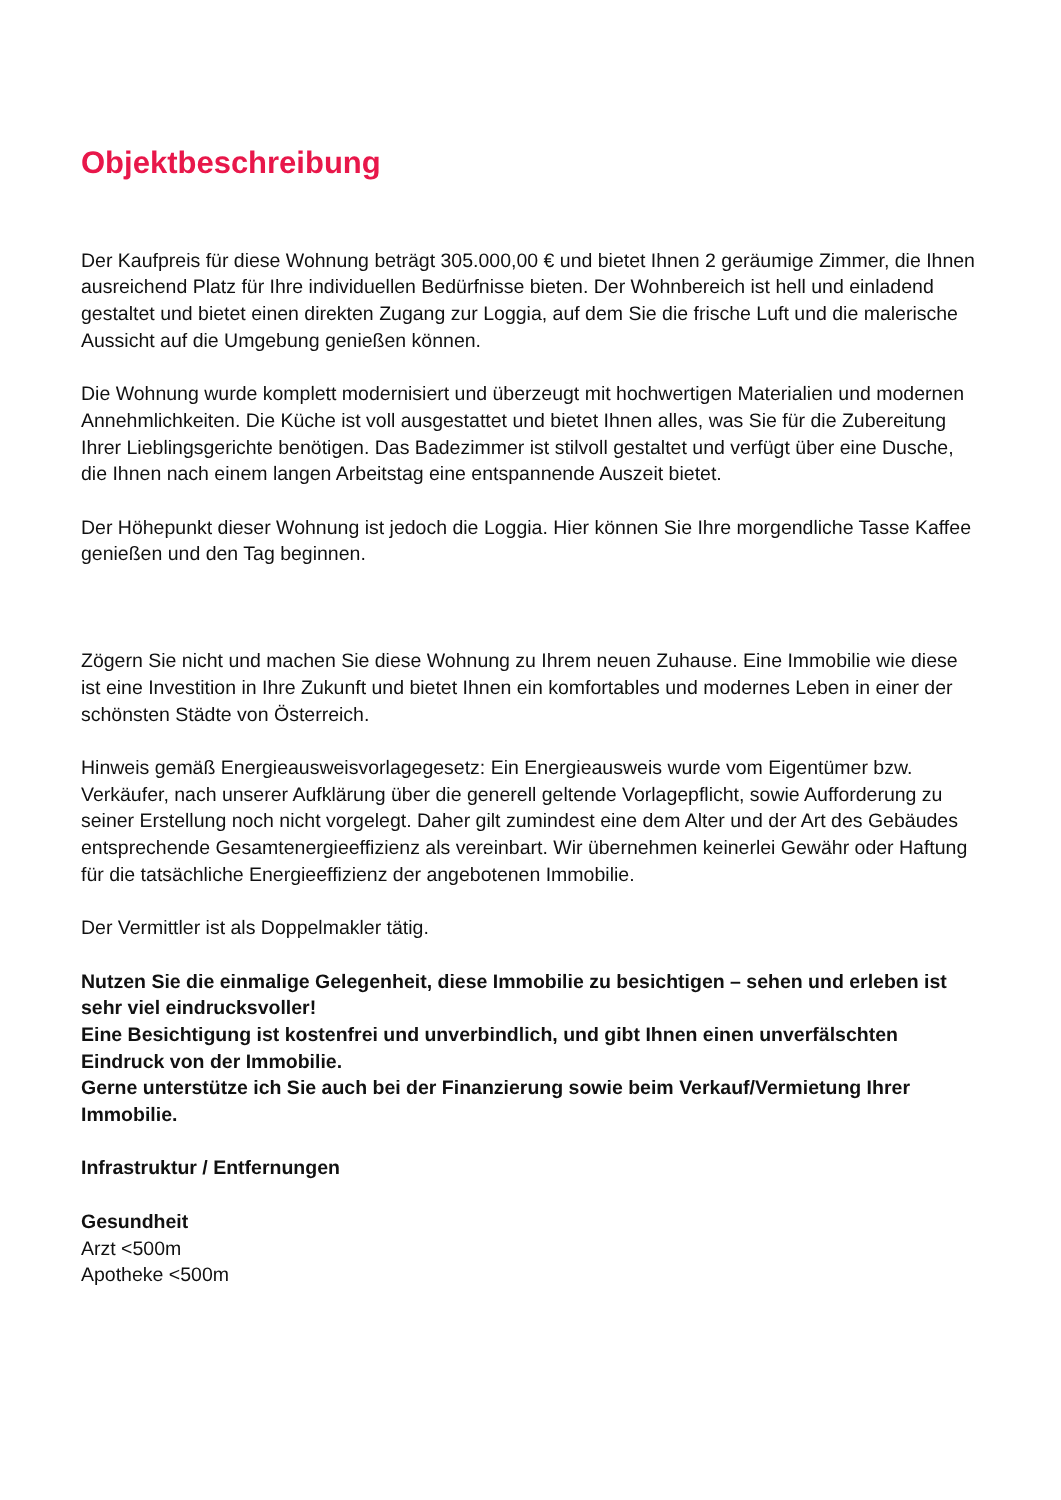Objektbeschreibung
Der Kaufpreis für diese Wohnung beträgt 305.000,00 € und bietet Ihnen 2 geräumige Zimmer, die Ihnen ausreichend Platz für Ihre individuellen Bedürfnisse bieten. Der Wohnbereich ist hell und einladend gestaltet und bietet einen direkten Zugang zur Loggia, auf dem Sie die frische Luft und die malerische Aussicht auf die Umgebung genießen können.
Die Wohnung wurde komplett modernisiert und überzeugt mit hochwertigen Materialien und modernen Annehmlichkeiten. Die Küche ist voll ausgestattet und bietet Ihnen alles, was Sie für die Zubereitung Ihrer Lieblingsgerichte benötigen. Das Badezimmer ist stilvoll gestaltet und verfügt über eine Dusche, die Ihnen nach einem langen Arbeitstag eine entspannende Auszeit bietet.
Der Höhepunkt dieser Wohnung ist jedoch die Loggia. Hier können Sie Ihre morgendliche Tasse Kaffee genießen und den Tag beginnen.
Zögern Sie nicht und machen Sie diese Wohnung zu Ihrem neuen Zuhause. Eine Immobilie wie diese ist eine Investition in Ihre Zukunft und bietet Ihnen ein komfortables und modernes Leben in einer der schönsten Städte von Österreich.
Hinweis gemäß Energieausweisvorlagegesetz: Ein Energieausweis wurde vom Eigentümer bzw. Verkäufer, nach unserer Aufklärung über die generell geltende Vorlagepflicht, sowie Aufforderung zu seiner Erstellung noch nicht vorgelegt. Daher gilt zumindest eine dem Alter und der Art des Gebäudes entsprechende Gesamtenergieeffizienz als vereinbart. Wir übernehmen keinerlei Gewähr oder Haftung für die tatsächliche Energieeffizienz der angebotenen Immobilie.
Der Vermittler ist als Doppelmakler tätig.
Nutzen Sie die einmalige Gelegenheit, diese Immobilie zu besichtigen – sehen und erleben ist sehr viel eindrucksvoller!
Eine Besichtigung ist kostenfrei und unverbindlich, und gibt Ihnen einen unverfälschten Eindruck von der Immobilie.
Gerne unterstütze ich Sie auch bei der Finanzierung sowie beim Verkauf/Vermietung Ihrer Immobilie.
Infrastruktur / Entfernungen
Gesundheit
Arzt <500m
Apotheke <500m